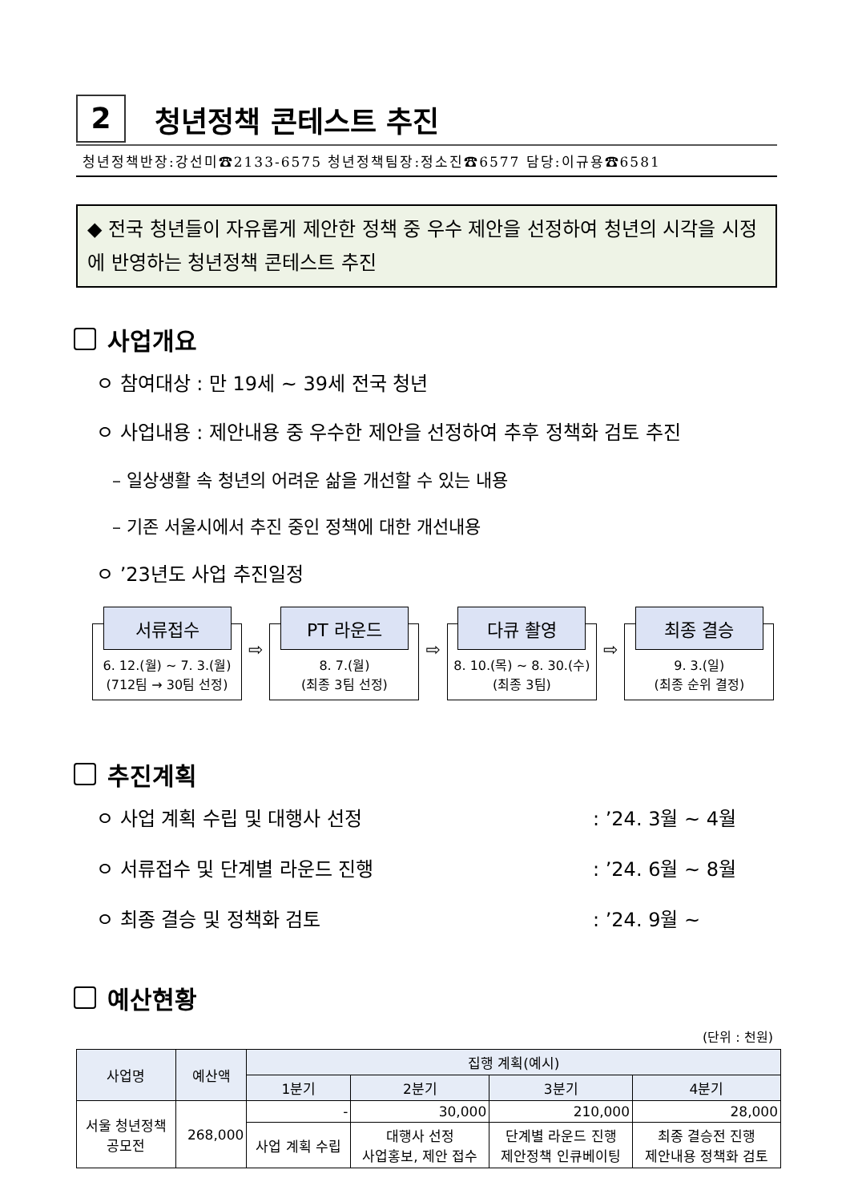2
청년정책 콘테스트 추진
청년정책반장:강선미☎2133-6575 청년정책팀장:정소진☎6577 담당:이규용☎6581
◆ 전국 청년들이 자유롭게 제안한 정책 중 우수 제안을 선정하여 청년의 시각을 시정에 반영하는 청년정책 콘테스트 추진
사업개요
ㅇ 참여대상 : 만 19세 ~ 39세 전국 청년
ㅇ 사업내용 : 제안내용 중 우수한 제안을 선정하여 추후 정책화 검토 추진
– 일상생활 속 청년의 어려운 삶을 개선할 수 있는 내용
– 기존 서울시에서 추진 중인 정책에 대한 개선내용
ㅇ ’23년도 사업 추진일정
서류접수
6. 12.(월) ~ 7. 3.(월)
(712팀 → 30팀 선정)
⇨
PT 라운드
8. 7.(월)
(최종 3팀 선정)
⇨
다큐 촬영
8. 10.(목) ~ 8. 30.(수)
(최종 3팀)
⇨
최종 결승
9. 3.(일)
(최종 순위 결정)
추진계획
ㅇ 사업 계획 수립 및 대행사 선정: ’24. 3월 ~ 4월
ㅇ 서류접수 및 단계별 라운드 진행: ’24. 6월 ~ 8월
ㅇ 최종 결승 및 정책화 검토: ’24. 9월 ~
예산현황
(단위 : 천원)
| 사업명 | 예산액 | 집행 계획(예시) | | | |
| --- | --- | --- | --- | --- | --- |
| | | 1분기 | 2분기 | 3분기 | 4분기 |
| 서울 청년정책 공모전 | 268,000 | - | 30,000 | 210,000 | 28,000 |
| | | 사업 계획 수립 | 대행사 선정 사업홍보, 제안 접수 | 단계별 라운드 진행 제안정책 인큐베이팅 | 최종 결승전 진행 제안내용 정책화 검토 |